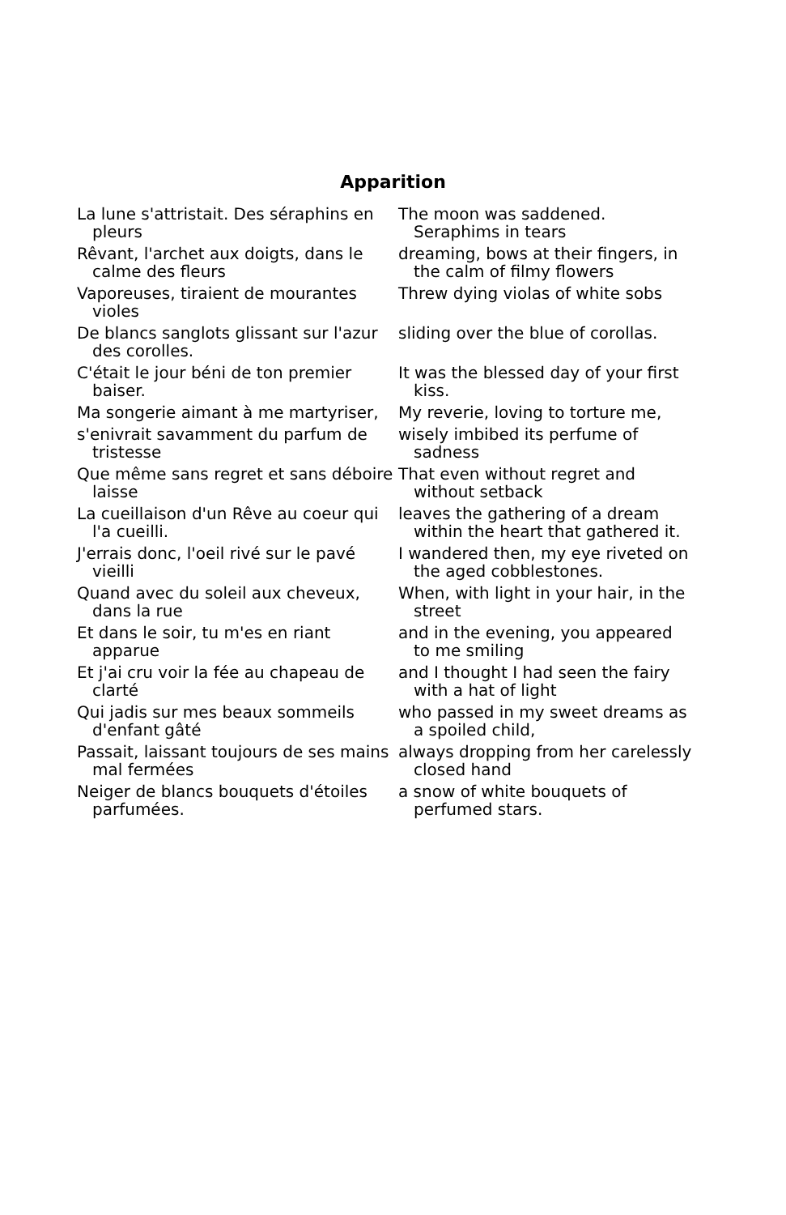Apparition
| La lune s'attristait. Des séraphins en pleurs | The moon was saddened. Seraphims in tears |
| Rêvant, l'archet aux doigts, dans le calme des fleurs | dreaming, bows at their fingers, in the calm of filmy flowers |
| Vaporeuses, tiraient de mourantes violes | Threw dying violas of white sobs |
| De blancs sanglots glissant sur l'azur des corolles. | sliding over the blue of corollas. |
| C'était le jour béni de ton premier baiser. | It was the blessed day of your first kiss. |
| Ma songerie aimant à me martyriser, | My reverie, loving to torture me, |
| s'enivrait savamment du parfum de tristesse | wisely imbibed its perfume of sadness |
| Que même sans regret et sans déboire laisse | That even without regret and without setback |
| La cueillaison d'un Rêve au coeur qui l'a cueilli. | leaves the gathering of a dream within the heart that gathered it. |
| J'errais donc, l'oeil rivé sur le pavé vieilli | I wandered then, my eye riveted on the aged cobblestones. |
| Quand avec du soleil aux cheveux, dans la rue | When, with light in your hair, in the street |
| Et dans le soir, tu m'es en riant apparue | and in the evening, you appeared to me smiling |
| Et j'ai cru voir la fée au chapeau de clarté | and I thought I had seen the fairy with a hat of light |
| Qui jadis sur mes beaux sommeils d'enfant gâté | who passed in my sweet dreams as a spoiled child, |
| Passait, laissant toujours de ses mains mal fermées | always dropping from her carelessly closed hand |
| Neiger de blancs bouquets d'étoiles parfumées. | a snow of white bouquets of perfumed stars. |